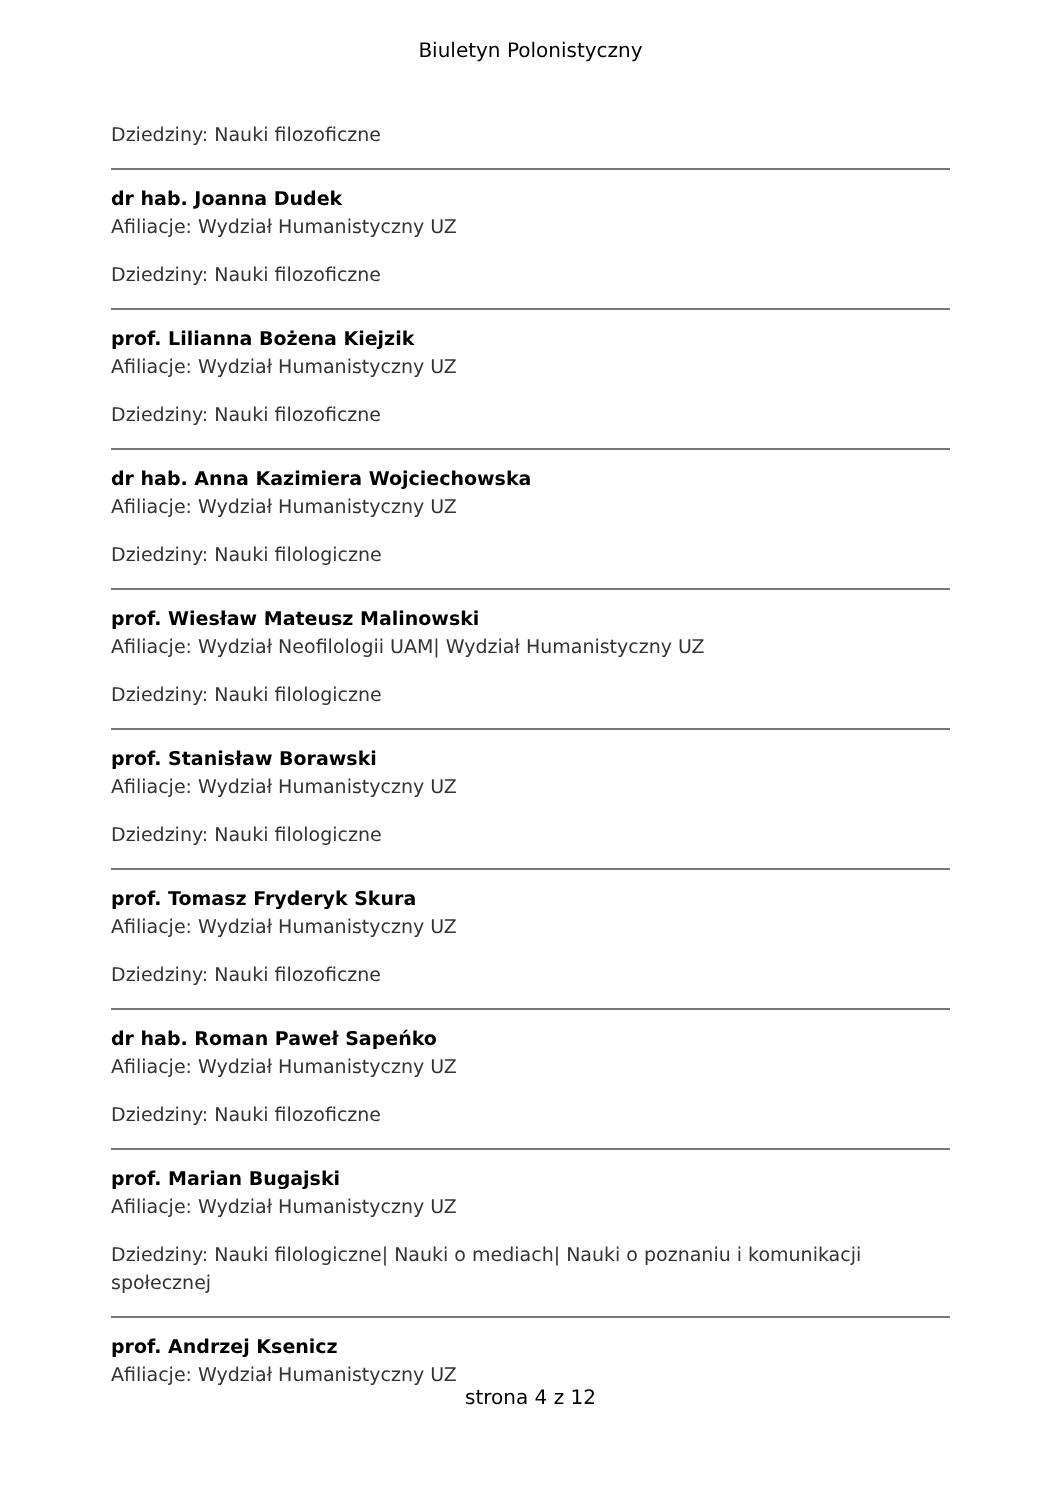Biuletyn Polonistyczny
Dziedziny: Nauki filozoficzne
dr hab. Joanna Dudek
Afiliacje: Wydział Humanistyczny UZ
Dziedziny: Nauki filozoficzne
prof. Lilianna Bożena Kiejzik
Afiliacje: Wydział Humanistyczny UZ
Dziedziny: Nauki filozoficzne
dr hab. Anna Kazimiera Wojciechowska
Afiliacje: Wydział Humanistyczny UZ
Dziedziny: Nauki filologiczne
prof. Wiesław Mateusz Malinowski
Afiliacje: Wydział Neofilologii UAM| Wydział Humanistyczny UZ
Dziedziny: Nauki filologiczne
prof. Stanisław Borawski
Afiliacje: Wydział Humanistyczny UZ
Dziedziny: Nauki filologiczne
prof. Tomasz Fryderyk Skura
Afiliacje: Wydział Humanistyczny UZ
Dziedziny: Nauki filozoficzne
dr hab. Roman Paweł Sapeńko
Afiliacje: Wydział Humanistyczny UZ
Dziedziny: Nauki filozoficzne
prof. Marian Bugajski
Afiliacje: Wydział Humanistyczny UZ
Dziedziny: Nauki filologiczne| Nauki o mediach| Nauki o poznaniu i komunikacji społecznej
prof. Andrzej Ksenicz
Afiliacje: Wydział Humanistyczny UZ
strona 4 z 12